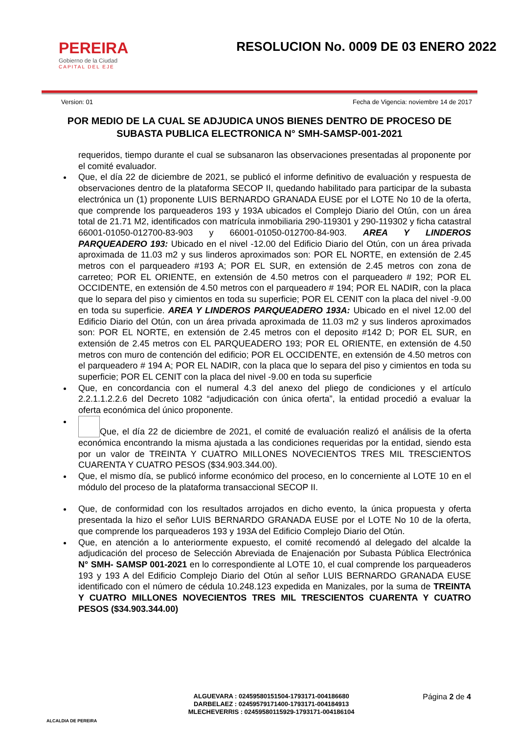PEREIRA
Gobierno de la Ciudad
CAPITAL DEL EJE
RESOLUCION No. 0009 DE 03 ENERO 2022
Version: 01 Fecha de Vigencia: noviembre 14 de 2017
POR MEDIO DE LA CUAL SE ADJUDICA UNOS BIENES DENTRO DE PROCESO DE SUBASTA PUBLICA ELECTRONICA N° SMH-SAMSP-001-2021
requeridos, tiempo durante el cual se subsanaron las observaciones presentadas al proponente por el comité evaluador.
Que, el día 22 de diciembre de 2021, se publicó el informe definitivo de evaluación y respuesta de observaciones dentro de la plataforma SECOP II, quedando habilitado para participar de la subasta electrónica un (1) proponente LUIS BERNARDO GRANADA EUSE por el LOTE No 10 de la oferta, que comprende los parqueaderos 193 y 193A ubicados el Complejo Diario del Otún, con un área total de 21.71 M2, identificados con matrícula inmobiliaria 290-119301 y 290-119302 y ficha catastral 66001-01050-012700-83-903 y 66001-01050-012700-84-903. AREA Y LINDEROS PARQUEADERO 193: Ubicado en el nivel -12.00 del Edificio Diario del Otún, con un área privada aproximada de 11.03 m2 y sus linderos aproximados son: POR EL NORTE, en extensión de 2.45 metros con el parqueadero #193 A; POR EL SUR, en extensión de 2.45 metros con zona de carreteo; POR EL ORIENTE, en extensión de 4.50 metros con el parqueadero # 192; POR EL OCCIDENTE, en extensión de 4.50 metros con el parqueadero # 194; POR EL NADIR, con la placa que lo separa del piso y cimientos en toda su superficie; POR EL CENIT con la placa del nivel -9.00 en toda su superficie. AREA Y LINDEROS PARQUEADERO 193A: Ubicado en el nivel 12.00 del Edificio Diario del Otún, con un área privada aproximada de 11.03 m2 y sus linderos aproximados son: POR EL NORTE, en extensión de 2.45 metros con el deposito #142 D; POR EL SUR, en extensión de 2.45 metros con EL PARQUEADERO 193; POR EL ORIENTE, en extensión de 4.50 metros con muro de contención del edificio; POR EL OCCIDENTE, en extensión de 4.50 metros con el parqueadero # 194 A; POR EL NADIR, con la placa que lo separa del piso y cimientos en toda su superficie; POR EL CENIT con la placa del nivel -9.00 en toda su superficie
Que, en concordancia con el numeral 4.3 del anexo del pliego de condiciones y el artículo 2.2.1.1.2.2.6 del Decreto 1082 “adjudicación con única oferta”, la entidad procedió a evaluar la oferta económica del único proponente.
Que, el día 22 de diciembre de 2021, el comité de evaluación realizó el análisis de la oferta económica encontrando la misma ajustada a las condiciones requeridas por la entidad, siendo esta por un valor de TREINTA Y CUATRO MILLONES NOVECIENTOS TRES MIL TRESCIENTOS CUARENTA Y CUATRO PESOS ($34.903.344.00).
Que, el mismo día, se publicó informe económico del proceso, en lo concerniente al LOTE 10 en el módulo del proceso de la plataforma transaccional SECOP II.
Que, de conformidad con los resultados arrojados en dicho evento, la única propuesta y oferta presentada la hizo el señor LUIS BERNARDO GRANADA EUSE por el LOTE No 10 de la oferta, que comprende los parqueaderos 193 y 193A del Edificio Complejo Diario del Otún.
Que, en atención a lo anteriormente expuesto, el comité recomendó al delegado del alcalde la adjudicación del proceso de Selección Abreviada de Enajenación por Subasta Pública Electrónica N° SMH- SAMSP 001-2021 en lo correspondiente al LOTE 10, el cual comprende los parqueaderos 193 y 193 A del Edificio Complejo Diario del Otún al señor LUIS BERNARDO GRANADA EUSE identificado con el número de cédula 10.248.123 expedida en Manizales, por la suma de TREINTA Y CUATRO MILLONES NOVECIENTOS TRES MIL TRESCIENTOS CUARENTA Y CUATRO PESOS ($34.903.344.00)
ALCALDIA DE PEREIRA
ALGUEVARA : 02459580151504-1793171-004186680
DARBELAEZ : 02459579171400-1793171-004184913
MLECHEVERRIS : 02459580115929-1793171-004186104
Página 2 de 4